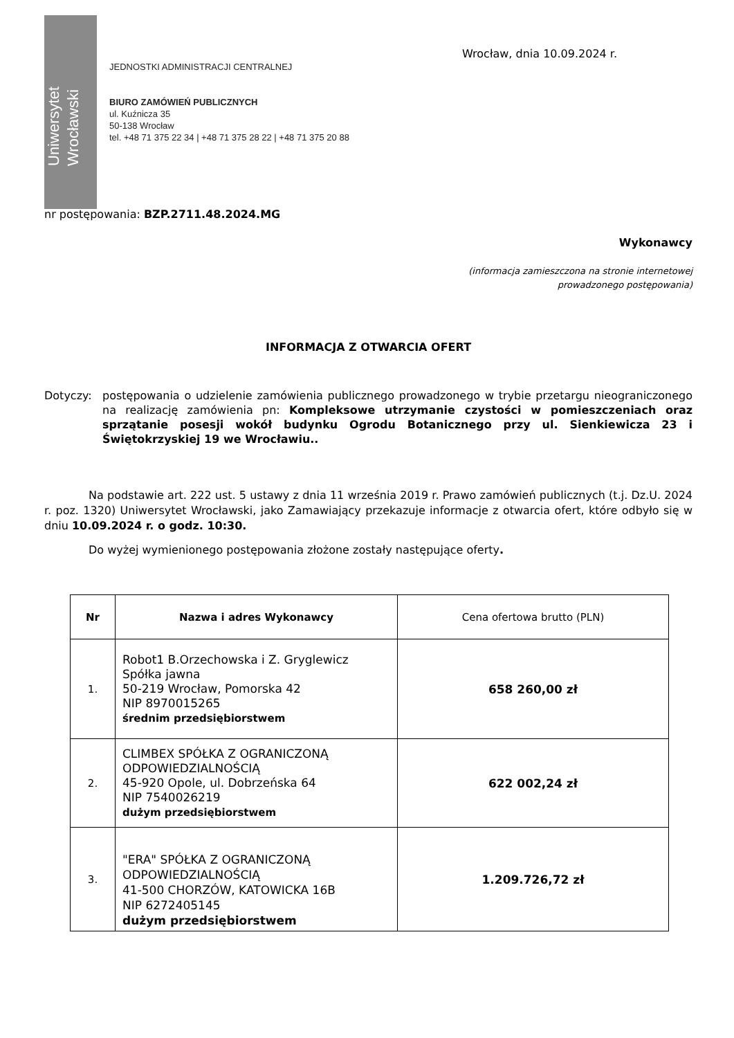Uniwersytet
Wrocławski
JEDNOSTKI ADMINISTRACJI CENTRALNEJ
BIURO ZAMÓWIEŃ PUBLICZNYCH
ul. Kuźnicza 35
50-138 Wrocław
tel. +48 71 375 22 34 | +48 71 375 28 22 | +48 71 375 20 88
Wrocław, dnia 10.09.2024 r.
nr postępowania: BZP.2711.48.2024.MG
Wykonawcy
(informacja zamieszczona na stronie internetowej
prowadzonego postępowania)
INFORMACJA Z OTWARCIA OFERT
Dotyczy: postępowania o udzielenie zamówienia publicznego prowadzonego w trybie przetargu nieograniczonego na realizację zamówienia pn: Kompleksowe utrzymanie czystości w pomieszczeniach oraz sprzątanie posesji wokół budynku Ogrodu Botanicznego przy ul. Sienkiewicza 23 i Świętokrzyskiej 19 we Wrocławiu..
Na podstawie art. 222 ust. 5 ustawy z dnia 11 września 2019 r. Prawo zamówień publicznych (t.j. Dz.U. 2024 r. poz. 1320) Uniwersytet Wrocławski, jako Zamawiający przekazuje informacje z otwarcia ofert, które odbyło się w dniu 10.09.2024 r. o godz. 10:30.
Do wyżej wymienionego postępowania złożone zostały następujące oferty.
| Nr | Nazwa i adres Wykonawcy | Cena ofertowa brutto (PLN) |
| --- | --- | --- |
| 1. | Robot1 B.Orzechowska i Z. Gryglewicz Spółka jawna 50-219 Wrocław, Pomorska 42 NIP 8970015265 średnim przedsiębiorstwem | 658 260,00 zł |
| 2. | CLIMBEX SPÓŁKA Z OGRANICZONĄ ODPOWIEDZIALNOŚCIĄ 45-920 Opole, ul. Dobrzeńska 64 NIP 7540026219 dużym przedsiębiorstwem | 622 002,24 zł |
| 3. | "ERA" SPÓŁKA Z OGRANICZONĄ ODPOWIEDZIALNOŚCIĄ 41-500 CHORZÓW, KATOWICKA 16B NIP 6272405145 dużym przedsiębiorstwem | 1.209.726,72 zł |